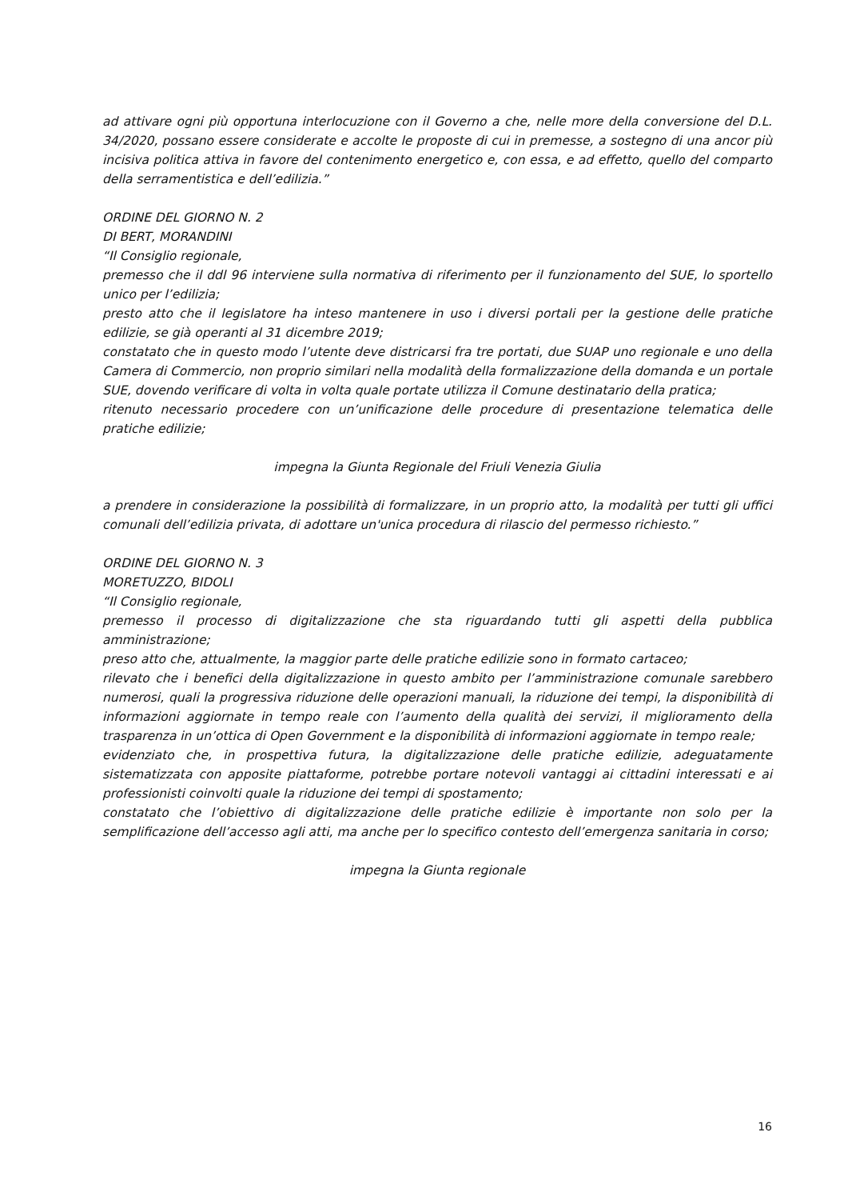ad attivare ogni più opportuna interlocuzione con il Governo a che, nelle more della conversione del D.L. 34/2020, possano essere considerate e accolte le proposte di cui in premesse, a sostegno di una ancor più incisiva politica attiva in favore del contenimento energetico e, con essa, e ad effetto, quello del comparto della serramentistica e dell’edilizia.”
ORDINE DEL GIORNO N. 2
DI BERT, MORANDINI
“Il Consiglio regionale,
premesso che il ddl 96 interviene sulla normativa di riferimento per il funzionamento del SUE, lo sportello unico per l’edilizia;
presto atto che il legislatore ha inteso mantenere in uso i diversi portali per la gestione delle pratiche edilizie, se già operanti al 31 dicembre 2019;
constatato che in questo modo l’utente deve districarsi fra tre portati, due SUAP uno regionale e uno della Camera di Commercio, non proprio similari nella modalità della formalizzazione della domanda e un portale SUE, dovendo verificare di volta in volta quale portate utilizza il Comune destinatario della pratica;
ritenuto necessario procedere con un’unificazione delle procedure di presentazione telematica delle pratiche edilizie;
impegna la Giunta Regionale del Friuli Venezia Giulia
a prendere in considerazione la possibilità di formalizzare, in un proprio atto, la modalità per tutti gli uffici comunali dell’edilizia privata, di adottare un'unica procedura di rilascio del permesso richiesto.”
ORDINE DEL GIORNO N. 3
MORETUZZO, BIDOLI
“Il Consiglio regionale,
premesso il processo di digitalizzazione che sta riguardando tutti gli aspetti della pubblica amministrazione;
preso atto che, attualmente, la maggior parte delle pratiche edilizie sono in formato cartaceo;
rilevato che i benefici della digitalizzazione in questo ambito per l’amministrazione comunale sarebbero numerosi, quali la progressiva riduzione delle operazioni manuali, la riduzione dei tempi, la disponibilità di informazioni aggiornate in tempo reale con l’aumento della qualità dei servizi, il miglioramento della trasparenza in un’ottica di Open Government e la disponibilità di informazioni aggiornate in tempo reale;
evidenziato che, in prospettiva futura, la digitalizzazione delle pratiche edilizie, adeguatamente sistematizzata con apposite piattaforme, potrebbe portare notevoli vantaggi ai cittadini interessati e ai professionisti coinvolti quale la riduzione dei tempi di spostamento;
constatato che l’obiettivo di digitalizzazione delle pratiche edilizie è importante non solo per la semplificazione dell’accesso agli atti, ma anche per lo specifico contesto dell’emergenza sanitaria in corso;
impegna la Giunta regionale
16